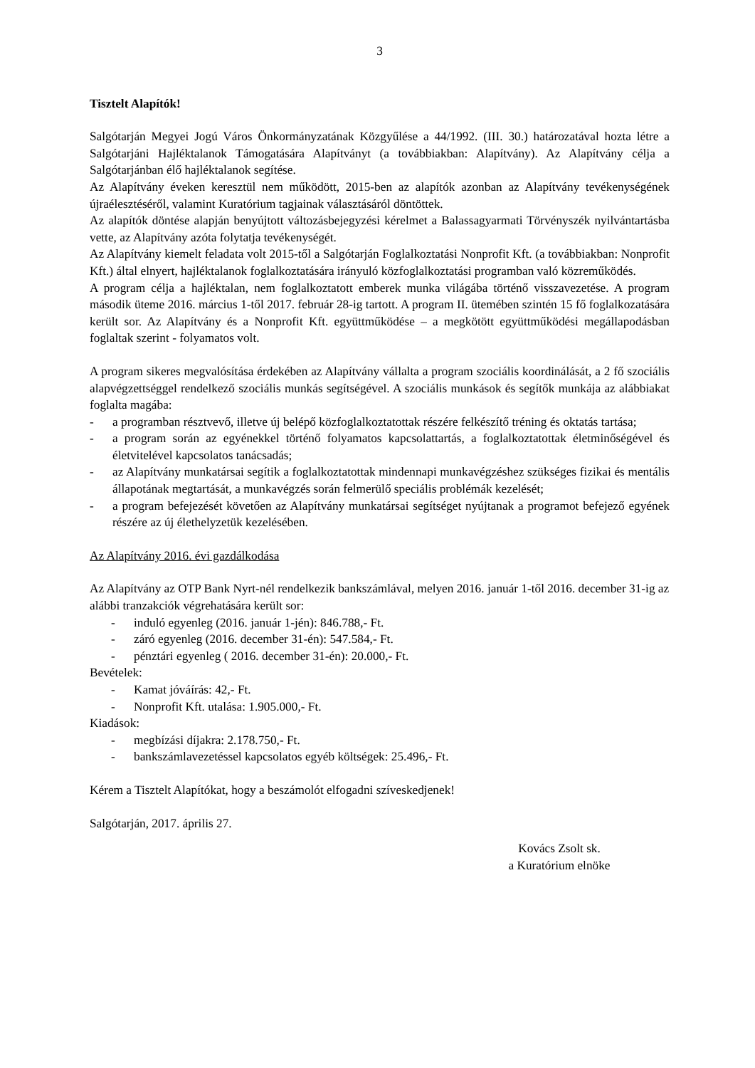3
Tisztelt Alapítók!
Salgótarján Megyei Jogú Város Önkormányzatának Közgyűlése a 44/1992. (III. 30.) határozatával hozta létre a Salgótarjáni Hajléktalanok Támogatására Alapítványt (a továbbiakban: Alapítvány). Az Alapítvány célja a Salgótarjánban élő hajléktalanok segítése.
Az Alapítvány éveken keresztül nem működött, 2015-ben az alapítók azonban az Alapítvány tevékenységének újraélesztéséről, valamint Kuratórium tagjainak választásáról döntöttek.
Az alapítók döntése alapján benyújtott változásbejegyzési kérelmet a Balassagyarmati Törvényszék nyilvántartásba vette, az Alapítvány azóta folytatja tevékenységét.
Az Alapítvány kiemelt feladata volt 2015-től a Salgótarján Foglalkoztatási Nonprofit Kft. (a továbbiakban: Nonprofit Kft.) által elnyert, hajléktalanok foglalkoztatására irányuló közfoglalkoztatási programban való közreműködés.
A program célja a hajléktalan, nem foglalkoztatott emberek munka világába történő visszavezetése. A program második üteme 2016. március 1-től 2017. február 28-ig tartott. A program II. ütemében szintén 15 fő foglalkozatására került sor. Az Alapítvány és a Nonprofit Kft. együttműködése – a megkötött együttműködési megállapodásban foglaltak szerint - folyamatos volt.
A program sikeres megvalósítása érdekében az Alapítvány vállalta a program szociális koordinálását, a 2 fő szociális alapvégzettséggel rendelkező szociális munkás segítségével. A szociális munkások és segítők munkája az alábbiakat foglalta magába:
- a programban résztvevő, illetve új belépő közfoglalkoztatottak részére felkészítő tréning és oktatás tartása;
- a program során az egyénekkel történő folyamatos kapcsolattartás, a foglalkoztatottak életminőségével és életvitelével kapcsolatos tanácsadás;
- az Alapítvány munkatársai segítik a foglalkoztatottak mindennapi munkavégzéshez szükséges fizikai és mentális állapotának megtartását, a munkavégzés során felmerülő speciális problémák kezelését;
- a program befejezését követően az Alapítvány munkatársai segítséget nyújtanak a programot befejező egyének részére az új élethelyzetük kezelésében.
Az Alapítvány 2016. évi gazdálkodása
Az Alapítvány az OTP Bank Nyrt-nél rendelkezik bankszámlával, melyen 2016. január 1-től 2016. december 31-ig az alábbi tranzakciók végrehatására került sor:
- induló egyenleg (2016. január 1-jén): 846.788,- Ft.
- záró egyenleg (2016. december 31-én): 547.584,- Ft.
- pénztári egyenleg ( 2016. december 31-én): 20.000,- Ft.
Bevételek:
- Kamat jóváírás: 42,- Ft.
- Nonprofit Kft. utalása: 1.905.000,- Ft.
Kiadások:
- megbízási díjakra: 2.178.750,- Ft.
- bankszámlavezetéssel kapcsolatos egyéb költségek: 25.496,- Ft.
Kérem a Tisztelt Alapítókat, hogy a beszámolót elfogadni szíveskedjenek!
Salgótarján, 2017. április 27.
Kovács Zsolt sk.
a Kuratórium elnöke